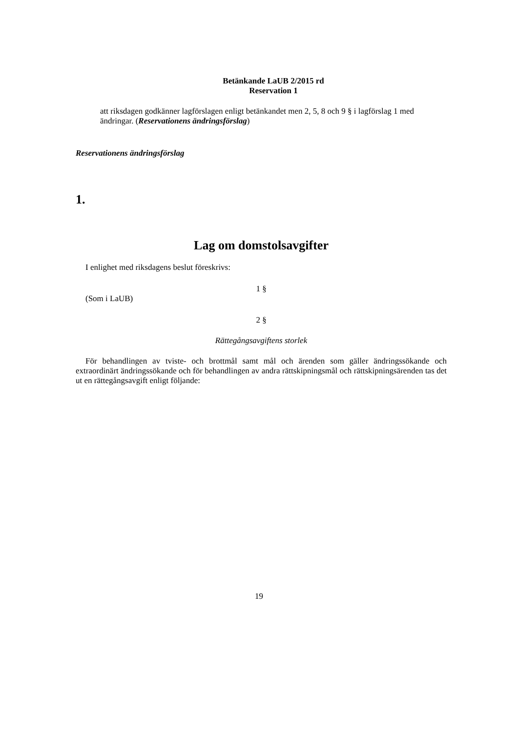Betänkande LaUB 2/2015 rd
Reservation 1
att riksdagen godkänner lagförslagen enligt betänkandet men 2, 5, 8 och 9 § i lagförslag 1 med ändringar. (Reservationens ändringsförslag)
Reservationens ändringsförslag
1.
Lag om domstolsavgifter
I enlighet med riksdagens beslut föreskrivs:
1 §
(Som i LaUB)
2 §
Rättegångsavgiftens storlek
För behandlingen av tviste- och brottmål samt mål och ärenden som gäller ändringssökande och extraordinärt ändringssökande och för behandlingen av andra rättskipningsmål och rättskipningsärenden tas det ut en rättegångsavgift enligt följande:
19